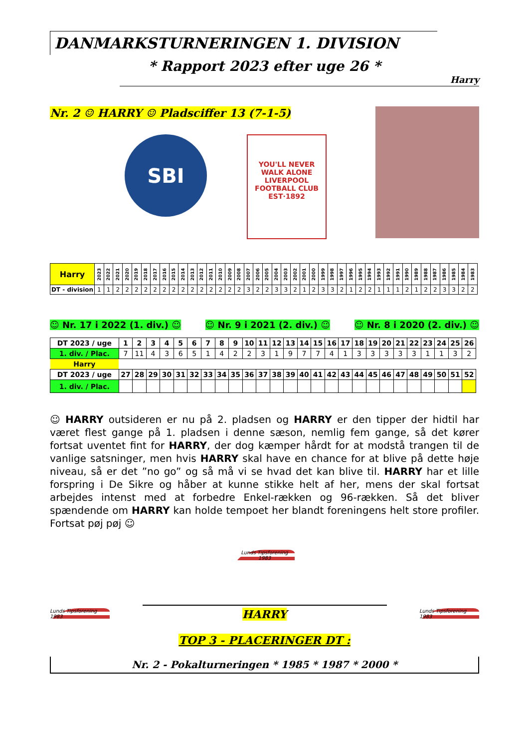DANMARKSTURNERINGEN 1. DIVISION
* Rapport 2023 efter uge 26 *
Harry
Nr. 2 ☺ HARRY ☺ Pladsciffer 13 (7-1-5)
SBI
YOU'LL NEVER WALK ALONE
LIVERPOOL
FOOTBALL CLUB
EST·1892
| Harry | 2023 | 2022 | 2021 | 2020 | 2019 | 2018 | 2017 | 2016 | 2015 | 2014 | 2013 | 2012 | 2011 | 2010 | 2009 | 2008 | 2007 | 2006 | 2005 | 2004 | 2003 | 2002 | 2001 | 2000 | 1999 | 1998 | 1997 | 1996 | 1995 | 1994 | 1993 | 1992 | 1991 | 1990 | 1989 | 1988 | 1987 | 1986 | 1985 | 1984 | 1983 |
| --- | --- | --- | --- | --- | --- | --- | --- | --- | --- | --- | --- | --- | --- | --- | --- | --- | --- | --- | --- | --- | --- | --- | --- | --- | --- | --- | --- | --- | --- | --- | --- | --- | --- | --- | --- | --- | --- | --- | --- | --- | --- |
| DT - division | 1 | 1 | 2 | 2 | 2 | 2 | 2 | 2 | 2 | 2 | 2 | 2 | 2 | 2 | 2 | 2 | 3 | 2 | 2 | 3 | 3 | 2 | 1 | 2 | 3 | 3 | 2 | 1 | 2 | 2 | 1 | 1 | 1 | 2 | 1 | 2 | 2 | 3 | 3 | 2 | 2 |
☺ Nr. 17 i 2022 (1. div.) ☺ ☺ Nr. 9 i 2021 (2. div.) ☺ ☺ Nr. 8 i 2020 (2. div.) ☺
| DT 2023 / uge | 1 | 2 | 3 | 4 | 5 | 6 | 7 | 8 | 9 | 10 | 11 | 12 | 13 | 14 | 15 | 16 | 17 | 18 | 19 | 20 | 21 | 22 | 23 | 24 | 25 | 26 |
| --- | --- | --- | --- | --- | --- | --- | --- | --- | --- | --- | --- | --- | --- | --- | --- | --- | --- | --- | --- | --- | --- | --- | --- | --- | --- | --- |
| 1. div. / Plac. | 7 | 11 | 4 | 3 | 6 | 5 | 1 | 4 | 2 | 2 | 3 | 1 | 9 | 7 | 7 | 4 | 1 | 3 | 3 | 3 | 3 | 3 | 1 | 1 | 3 | 2 |
| Harry | | | | | | | | | | | | | | | | | | | | | | | | | | |
| DT 2023 / uge | 27 | 28 | 29 | 30 | 31 | 32 | 33 | 34 | 35 | 36 | 37 | 38 | 39 | 40 | 41 | 42 | 43 | 44 | 45 | 46 | 47 | 48 | 49 | 50 | 51 | 52 |
| 1. div. / Plac. | | | | | | | | | | | | | | | | | | | | | | | | | | |
☺ HARRY outsideren er nu på 2. pladsen og HARRY er den tipper der hidtil har været flest gange på 1. pladsen i denne sæson, nemlig fem gange, så det kører fortsat uventet fint for HARRY, der dog kæmper hårdt for at modstå trangen til de vanlige satsninger, men hvis HARRY skal have en chance for at blive på dette høje niveau, så er det ”no go” og så må vi se hvad det kan blive til. HARRY har et lille forspring i De Sikre og håber at kunne stikke helt af her, mens der skal fortsat arbejdes intenst med at forbedre Enkel-rækken og 96-rækken. Så det bliver spændende om HARRY kan holde tempoet her blandt foreningens helt store profiler. Fortsat pøj pøj ☺
Lunds Tipsforening 1983
Lunds Tipsforening 1983
HARRY
TOP 3 - PLACERINGER DT :
Lunds Tipsforening 1983
Nr. 2 - Pokalturneringen * 1985 * 1987 * 2000 *